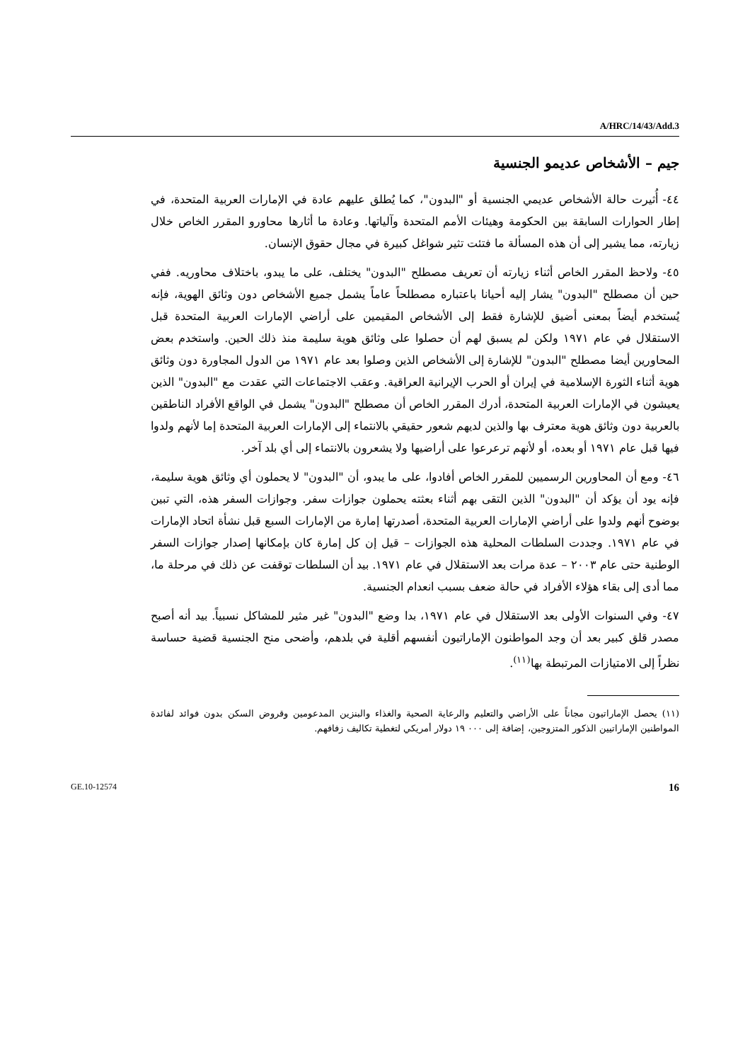A/HRC/14/43/Add.3
جيم – الأشخاص عديمو الجنسية
٤٤- أُثيرت حالة الأشخاص عديمي الجنسية أو "البدون"، كما يُطلق عليهم عادة في الإمارات العربية المتحدة، في إطار الحوارات السابقة بين الحكومة وهيئات الأمم المتحدة وآلياتها. وعادة ما أثارها محاورو المقرر الخاص خلال زيارته، مما يشير إلى أن هذه المسألة ما فتئت تثير شواغل كبيرة في مجال حقوق الإنسان.
٤٥- ولاحظ المقرر الخاص أثناء زيارته أن تعريف مصطلح "البدون" يختلف، على ما يبدو، باختلاف محاوريه. ففي حين أن مصطلح "البدون" يشار إليه أحيانا باعتباره مصطلحاً عاماً يشمل جميع الأشخاص دون وثائق الهوية، فإنه يُستخدم أيضاً بمعنى أضيق للإشارة فقط إلى الأشخاص المقيمين على أراضي الإمارات العربية المتحدة قبل الاستقلال في عام ١٩٧١ ولكن لم يسبق لهم أن حصلوا على وثائق هوية سليمة منذ ذلك الحين. واستخدم بعض المحاورين أيضا مصطلح "البدون" للإشارة إلى الأشخاص الذين وصلوا بعد عام ١٩٧١ من الدول المجاورة دون وثائق هوية أثناء الثورة الإسلامية في إيران أو الحرب الإيرانية العراقية. وعقب الاجتماعات التي عقدت مع "البدون" الذين يعيشون في الإمارات العربية المتحدة، أدرك المقرر الخاص أن مصطلح "البدون" يشمل في الواقع الأفراد الناطقين بالعربية دون وثائق هوية معترف بها والذين لديهم شعور حقيقي بالانتماء إلى الإمارات العربية المتحدة إما لأنهم ولدوا فيها قبل عام ١٩٧١ أو بعده، أو لأنهم ترعرعوا على أراضيها ولا يشعرون بالانتماء إلى أي بلد آخر.
٤٦- ومع أن المحاورين الرسميين للمقرر الخاص أفادوا، على ما يبدو، أن "البدون" لا يحملون أي وثائق هوية سليمة، فإنه يود أن يؤكد أن "البدون" الذين التقى بهم أثناء بعثته يحملون جوازات سفر. وجوازات السفر هذه، التي تبين بوضوح أنهم ولدوا على أراضي الإمارات العربية المتحدة، أصدرتها إمارة من الإمارات السبع قبل نشأة اتحاد الإمارات في عام ١٩٧١. وجددت السلطات المحلية هذه الجوازات – قيل إن كل إمارة كان بإمكانها إصدار جوازات السفر الوطنية حتى عام ٢٠٠٣ – عدة مرات بعد الاستقلال في عام ١٩٧١. بيد أن السلطات توقفت عن ذلك في مرحلة ما، مما أدى إلى بقاء هؤلاء الأفراد في حالة ضعف بسبب انعدام الجنسية.
٤٧- وفي السنوات الأولى بعد الاستقلال في عام ١٩٧١، بدا وضع "البدون" غير مثير للمشاكل نسبياً. بيد أنه أصبح مصدر قلق كبير بعد أن وجد المواطنون الإماراتيون أنفسهم أقلية في بلدهم، وأضحى منح الجنسية قضية حساسة نظراً إلى الامتيازات المرتبطة بها<sup>(١١)</sup>.
(١١) يحصل الإماراتيون مجاناً على الأراضي والتعليم والرعاية الصحية والغذاء والبنزين المدعومين وقروض السكن بدون فوائد لفائدة المواطنين الإماراتيين الذكور المتزوجين، إضافة إلى ٠٠٠ ١٩ دولار أمريكي لتغطية تكاليف زفافهم.
GE.10-12574 16